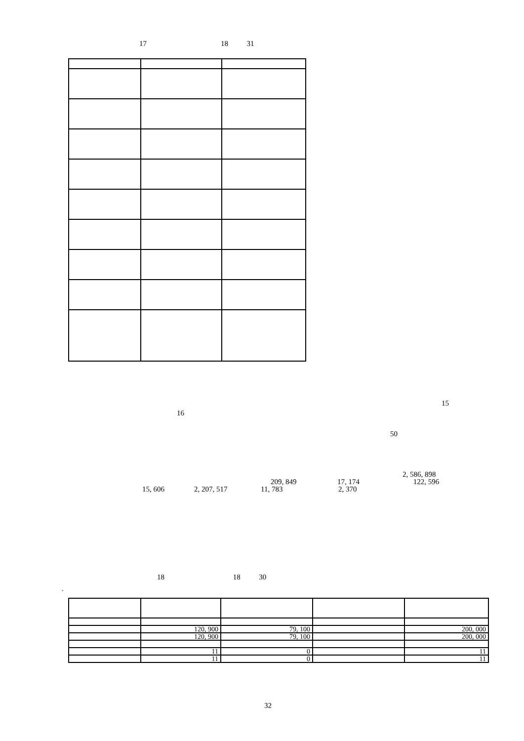17 18 31
15
16
50
2, 586, 898
209, 849 17, 174 122, 596
15, 606 2, 207, 517 11, 783 2, 370
18 18 30
.
| | 120, 900 | 79, 100 | | 200, 000 |
| | 120, 900 | 79, 100 | | 200, 000 |
| | 11 | 0 | | 11 |
| | 11 | 0 | | 11 |
32